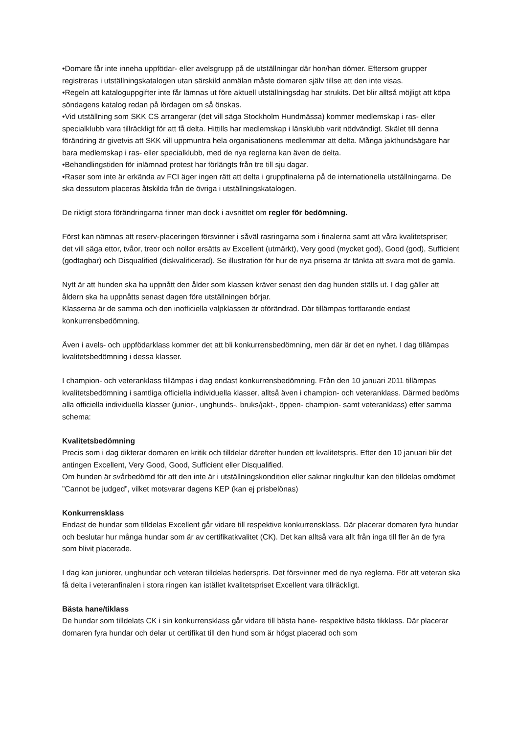•Domare får inte inneha uppfödar- eller avelsgrupp på de utställningar där hon/han dömer. Eftersom grupper registreras i utställningskatalogen utan särskild anmälan måste domaren själv tillse att den inte visas.
•Regeln att kataloguppgifter inte får lämnas ut före aktuell utställningsdag har strukits. Det blir alltså möjligt att köpa söndagens katalog redan på lördagen om så önskas.
•Vid utställning som SKK CS arrangerar (det vill säga Stockholm Hundmässa) kommer medlemskap i ras- eller specialklubb vara tillräckligt för att få delta. Hittills har medlemskap i länsklubb varit nödvändigt. Skälet till denna förändring är givetvis att SKK vill uppmuntra hela organisationens medlemmar att delta. Många jakthundsägare har bara medlemskap i ras- eller specialklubb, med de nya reglerna kan även de delta.
•Behandlingstiden för inlämnad protest har förlängts från tre till sju dagar.
•Raser som inte är erkända av FCI äger ingen rätt att delta i gruppfinalerna på de internationella utställningarna. De ska dessutom placeras åtskilda från de övriga i utställningskatalogen.
De riktigt stora förändringarna finner man dock i avsnittet om regler för bedömning.
Först kan nämnas att reserv-placeringen försvinner i såväl rasringarna som i finalerna samt att våra kvalitetspriser; det vill säga ettor, tvåor, treor och nollor ersätts av Excellent (utmärkt), Very good (mycket god), Good (god), Sufficient (godtagbar) och Disqualified (diskvalificerad). Se illustration för hur de nya priserna är tänkta att svara mot de gamla.
Nytt är att hunden ska ha uppnått den ålder som klassen kräver senast den dag hunden ställs ut. I dag gäller att åldern ska ha uppnåtts senast dagen före utställningen börjar.
Klasserna är de samma och den inofficiella valpklassen är oförändrad. Där tillämpas fortfarande endast konkurrensbedömning.
Även i avels- och uppfödarklass kommer det att bli konkurrensbedömning, men där är det en nyhet. I dag tillämpas kvalitetsbedömning i dessa klasser.
I champion- och veteranklass tillämpas i dag endast konkurrensbedömning. Från den 10 januari 2011 tillämpas kvalitetsbedömning i samtliga officiella individuella klasser, alltså även i champion- och veteranklass. Därmed bedöms alla officiella individuella klasser (junior-, unghunds-, bruks/jakt-, öppen- champion- samt veteranklass) efter samma schema:
Kvalitetsbedömning
Precis som i dag dikterar domaren en kritik och tilldelar därefter hunden ett kvalitetspris. Efter den 10 januari blir det antingen Excellent, Very Good, Good, Sufficient eller Disqualified.
Om hunden är svårbedömd för att den inte är i utställningskondition eller saknar ringkultur kan den tilldelas omdömet ”Cannot be judged”, vilket motsvarar dagens KEP (kan ej prisbelönas)
Konkurrensklass
Endast de hundar som tilldelas Excellent går vidare till respektive konkurrensklass. Där placerar domaren fyra hundar och beslutar hur många hundar som är av certifikatkvalitet (CK). Det kan alltså vara allt från inga till fler än de fyra som blivit placerade.
I dag kan juniorer, unghundar och veteran tilldelas hederspris. Det försvinner med de nya reglerna. För att veteran ska få delta i veteranfinalen i stora ringen kan istället kvalitetspriset Excellent vara tillräckligt.
Bästa hane/tiklass
De hundar som tilldelats CK i sin konkurrensklass går vidare till bästa hane- respektive bästa tikklass. Där placerar domaren fyra hundar och delar ut certifikat till den hund som är högst placerad och som